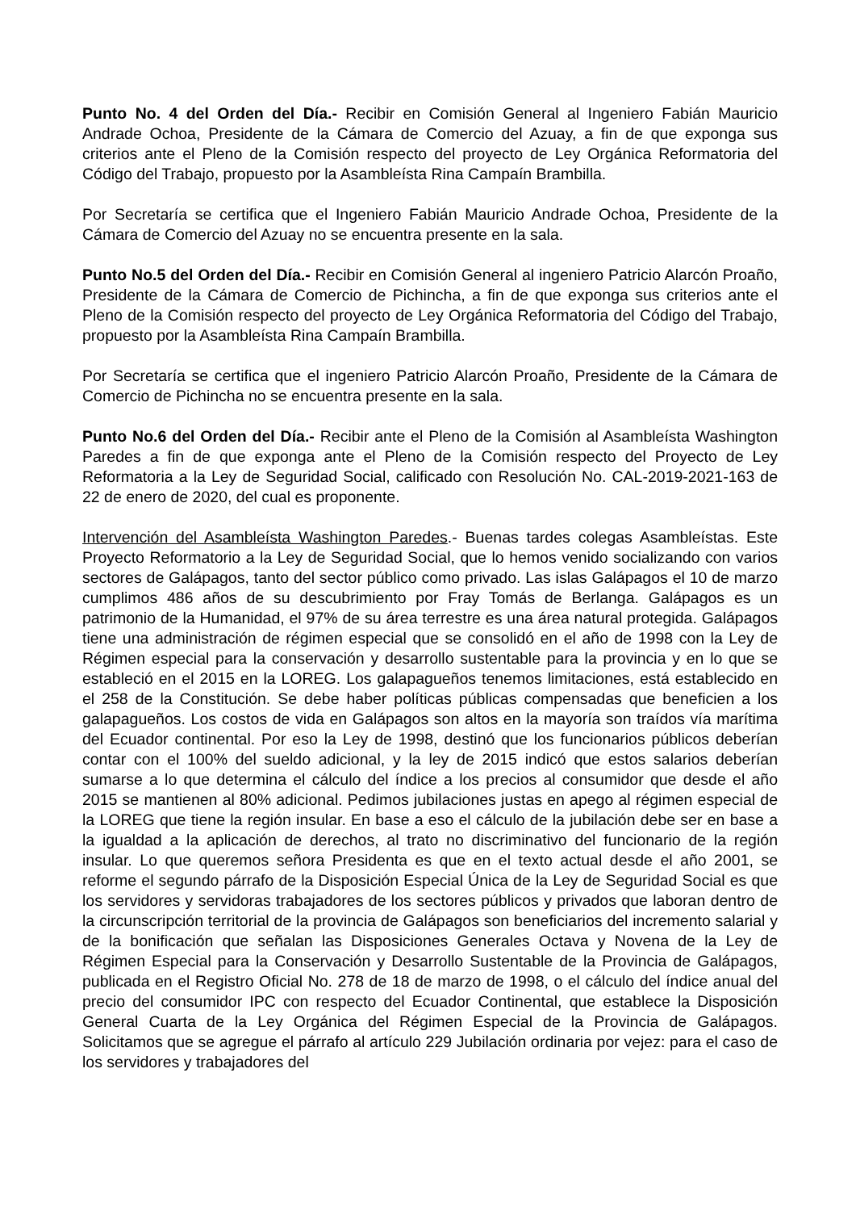Punto No. 4 del Orden del Día.- Recibir en Comisión General al Ingeniero Fabián Mauricio Andrade Ochoa, Presidente de la Cámara de Comercio del Azuay, a fin de que exponga sus criterios ante el Pleno de la Comisión respecto del proyecto de Ley Orgánica Reformatoria del Código del Trabajo, propuesto por la Asambleísta Rina Campaín Brambilla.
Por Secretaría se certifica que el Ingeniero Fabián Mauricio Andrade Ochoa, Presidente de la Cámara de Comercio del Azuay no se encuentra presente en la sala.
Punto No.5 del Orden del Día.- Recibir en Comisión General al ingeniero Patricio Alarcón Proaño, Presidente de la Cámara de Comercio de Pichincha, a fin de que exponga sus criterios ante el Pleno de la Comisión respecto del proyecto de Ley Orgánica Reformatoria del Código del Trabajo, propuesto por la Asambleísta Rina Campaín Brambilla.
Por Secretaría se certifica que el ingeniero Patricio Alarcón Proaño, Presidente de la Cámara de Comercio de Pichincha no se encuentra presente en la sala.
Punto No.6 del Orden del Día.- Recibir ante el Pleno de la Comisión al Asambleísta Washington Paredes a fin de que exponga ante el Pleno de la Comisión respecto del Proyecto de Ley Reformatoria a la Ley de Seguridad Social, calificado con Resolución No. CAL-2019-2021-163 de 22 de enero de 2020, del cual es proponente.
Intervención del Asambleísta Washington Paredes.- Buenas tardes colegas Asambleístas. Este Proyecto Reformatorio a la Ley de Seguridad Social, que lo hemos venido socializando con varios sectores de Galápagos, tanto del sector público como privado. Las islas Galápagos el 10 de marzo cumplimos 486 años de su descubrimiento por Fray Tomás de Berlanga. Galápagos es un patrimonio de la Humanidad, el 97% de su área terrestre es una área natural protegida. Galápagos tiene una administración de régimen especial que se consolidó en el año de 1998 con la Ley de Régimen especial para la conservación y desarrollo sustentable para la provincia y en lo que se estableció en el 2015 en la LOREG. Los galapagueños tenemos limitaciones, está establecido en el 258 de la Constitución. Se debe haber políticas públicas compensadas que beneficien a los galapagueños. Los costos de vida en Galápagos son altos en la mayoría son traídos vía marítima del Ecuador continental. Por eso la Ley de 1998, destinó que los funcionarios públicos deberían contar con el 100% del sueldo adicional, y la ley de 2015 indicó que estos salarios deberían sumarse a lo que determina el cálculo del índice a los precios al consumidor que desde el año 2015 se mantienen al 80% adicional. Pedimos jubilaciones justas en apego al régimen especial de la LOREG que tiene la región insular. En base a eso el cálculo de la jubilación debe ser en base a la igualdad a la aplicación de derechos, al trato no discriminativo del funcionario de la región insular. Lo que queremos señora Presidenta es que en el texto actual desde el año 2001, se reforme el segundo párrafo de la Disposición Especial Única de la Ley de Seguridad Social es que los servidores y servidoras trabajadores de los sectores públicos y privados que laboran dentro de la circunscripción territorial de la provincia de Galápagos son beneficiarios del incremento salarial y de la bonificación que señalan las Disposiciones Generales Octava y Novena de la Ley de Régimen Especial para la Conservación y Desarrollo Sustentable de la Provincia de Galápagos, publicada en el Registro Oficial No. 278 de 18 de marzo de 1998, o el cálculo del índice anual del precio del consumidor IPC con respecto del Ecuador Continental, que establece la Disposición General Cuarta de la Ley Orgánica del Régimen Especial de la Provincia de Galápagos. Solicitamos que se agregue el párrafo al artículo 229 Jubilación ordinaria por vejez: para el caso de los servidores y trabajadores del